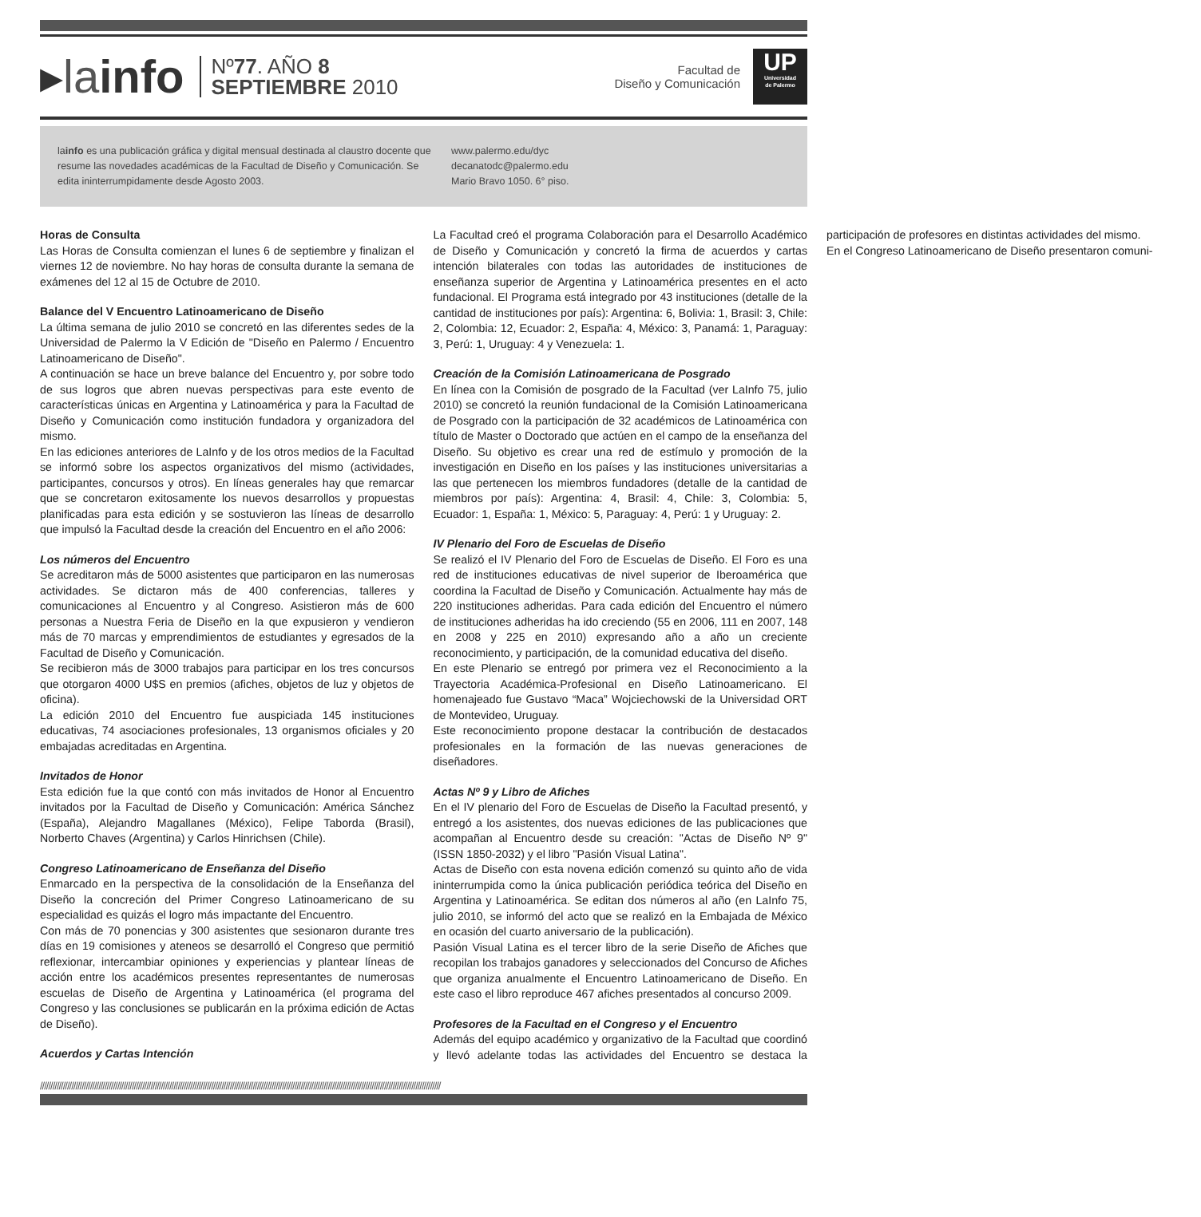▸la info
Nº77. AÑO 8
SEPTIEMBRE 2010
Facultad de
Diseño y Comunicación
UP
Universidad
de Palermo
lainfo es una publicación gráfica y digital mensual destinada al claustro docente que resume las novedades académicas de la Facultad de Diseño y Comunicación. Se edita ininterrumpidamente desde Agosto 2003.
www.palermo.edu/dyc
decanatodc@palermo.edu
Mario Bravo 1050. 6° piso.
Horas de Consulta
Las Horas de Consulta comienzan el lunes 6 de septiembre y finalizan el viernes 12 de noviembre. No hay horas de consulta durante la semana de exámenes del 12 al 15 de Octubre de 2010.
Balance del V Encuentro Latinoamericano de Diseño
La última semana de julio 2010 se concretó en las diferentes sedes de la Universidad de Palermo la V Edición de "Diseño en Palermo / Encuentro Latinoamericano de Diseño".
A continuación se hace un breve balance del Encuentro y, por sobre todo de sus logros que abren nuevas perspectivas para este evento de características únicas en Argentina y Latinoamérica y para la Facultad de Diseño y Comunicación como institución fundadora y organizadora del mismo.
En las ediciones anteriores de LaInfo y de los otros medios de la Facultad se informó sobre los aspectos organizativos del mismo (actividades, participantes, concursos y otros). En líneas generales hay que remarcar que se concretaron exitosamente los nuevos desarrollos y propuestas planificadas para esta edición y se sostuvieron las líneas de desarrollo que impulsó la Facultad desde la creación del Encuentro en el año 2006:
Los números del Encuentro
Se acreditaron más de 5000 asistentes que participaron en las numerosas actividades. Se dictaron más de 400 conferencias, talleres y comunicaciones al Encuentro y al Congreso. Asistieron más de 600 personas a Nuestra Feria de Diseño en la que expusieron y vendieron más de 70 marcas y emprendimientos de estudiantes y egresados de la Facultad de Diseño y Comunicación.
Se recibieron más de 3000 trabajos para participar en los tres concursos que otorgaron 4000 U$S en premios (afiches, objetos de luz y objetos de oficina).
La edición 2010 del Encuentro fue auspiciada 145 instituciones educativas, 74 asociaciones profesionales, 13 organismos oficiales y 20 embajadas acreditadas en Argentina.
Invitados de Honor
Esta edición fue la que contó con más invitados de Honor al Encuentro invitados por la Facultad de Diseño y Comunicación: América Sánchez (España), Alejandro Magallanes (México), Felipe Taborda (Brasil), Norberto Chaves (Argentina) y Carlos Hinrichsen (Chile).
Congreso Latinoamericano de Enseñanza del Diseño
Enmarcado en la perspectiva de la consolidación de la Enseñanza del Diseño la concreción del Primer Congreso Latinoamericano de su especialidad es quizás el logro más impactante del Encuentro.
Con más de 70 ponencias y 300 asistentes que sesionaron durante tres días en 19 comisiones y ateneos se desarrolló el Congreso que permitió reflexionar, intercambiar opiniones y experiencias y plantear líneas de acción entre los académicos presentes representantes de numerosas escuelas de Diseño de Argentina y Latinoamérica (el programa del Congreso y las conclusiones se publicarán en la próxima edición de Actas de Diseño).
Acuerdos y Cartas Intención
La Facultad creó el programa Colaboración para el Desarrollo Académico de Diseño y Comunicación y concretó la firma de acuerdos y cartas intención bilaterales con todas las autoridades de instituciones de enseñanza superior de Argentina y Latinoamérica presentes en el acto fundacional. El Programa está integrado por 43 instituciones (detalle de la cantidad de instituciones por país): Argentina: 6, Bolivia: 1, Brasil: 3, Chile: 2, Colombia: 12, Ecuador: 2, España: 4, México: 3, Panamá: 1, Paraguay: 3, Perú: 1, Uruguay: 4 y Venezuela: 1.
Creación de la Comisión Latinoamericana de Posgrado
En línea con la Comisión de posgrado de la Facultad (ver LaInfo 75, julio 2010) se concretó la reunión fundacional de la Comisión Latinoamericana de Posgrado con la participación de 32 académicos de Latinoamérica con título de Master o Doctorado que actúen en el campo de la enseñanza del Diseño. Su objetivo es crear una red de estímulo y promoción de la investigación en Diseño en los países y las instituciones universitarias a las que pertenecen los miembros fundadores (detalle de la cantidad de miembros por país): Argentina: 4, Brasil: 4, Chile: 3, Colombia: 5, Ecuador: 1, España: 1, México: 5, Paraguay: 4, Perú: 1 y Uruguay: 2.
IV Plenario del Foro de Escuelas de Diseño
Se realizó el IV Plenario del Foro de Escuelas de Diseño. El Foro es una red de instituciones educativas de nivel superior de Iberoamérica que coordina la Facultad de Diseño y Comunicación. Actualmente hay más de 220 instituciones adheridas. Para cada edición del Encuentro el número de instituciones adheridas ha ido creciendo (55 en 2006, 111 en 2007, 148 en 2008 y 225 en 2010) expresando año a año un creciente reconocimiento, y participación, de la comunidad educativa del diseño.
En este Plenario se entregó por primera vez el Reconocimiento a la Trayectoria Académica-Profesional en Diseño Latinoamericano. El homenajeado fue Gustavo “Maca” Wojciechowski de la Universidad ORT de Montevideo, Uruguay.
Este reconocimiento propone destacar la contribución de destacados profesionales en la formación de las nuevas generaciones de diseñadores.
Actas Nº 9 y Libro de Afiches
En el IV plenario del Foro de Escuelas de Diseño la Facultad presentó, y entregó a los asistentes, dos nuevas ediciones de las publicaciones que acompañan al Encuentro desde su creación: "Actas de Diseño Nº 9" (ISSN 1850-2032) y el libro "Pasión Visual Latina".
Actas de Diseño con esta novena edición comenzó su quinto año de vida ininterrumpida como la única publicación periódica teórica del Diseño en Argentina y Latinoamérica. Se editan dos números al año (en LaInfo 75, julio 2010, se informó del acto que se realizó en la Embajada de México en ocasión del cuarto aniversario de la publicación).
Pasión Visual Latina es el tercer libro de la serie Diseño de Afiches que recopilan los trabajos ganadores y seleccionados del Concurso de Afiches que organiza anualmente el Encuentro Latinoamericano de Diseño. En este caso el libro reproduce 467 afiches presentados al concurso 2009.
Profesores de la Facultad en el Congreso y el Encuentro
Además del equipo académico y organizativo de la Facultad que coordinó y llevó adelante todas las actividades del Encuentro se destaca la participación de profesores en distintas actividades del mismo.
En el Congreso Latinoamericano de Diseño presentaron comuni-
////////////////////////////////////////////////////////////////////////////////////////////////////////////////////////////////////////////////////////////////////////////////////////////////